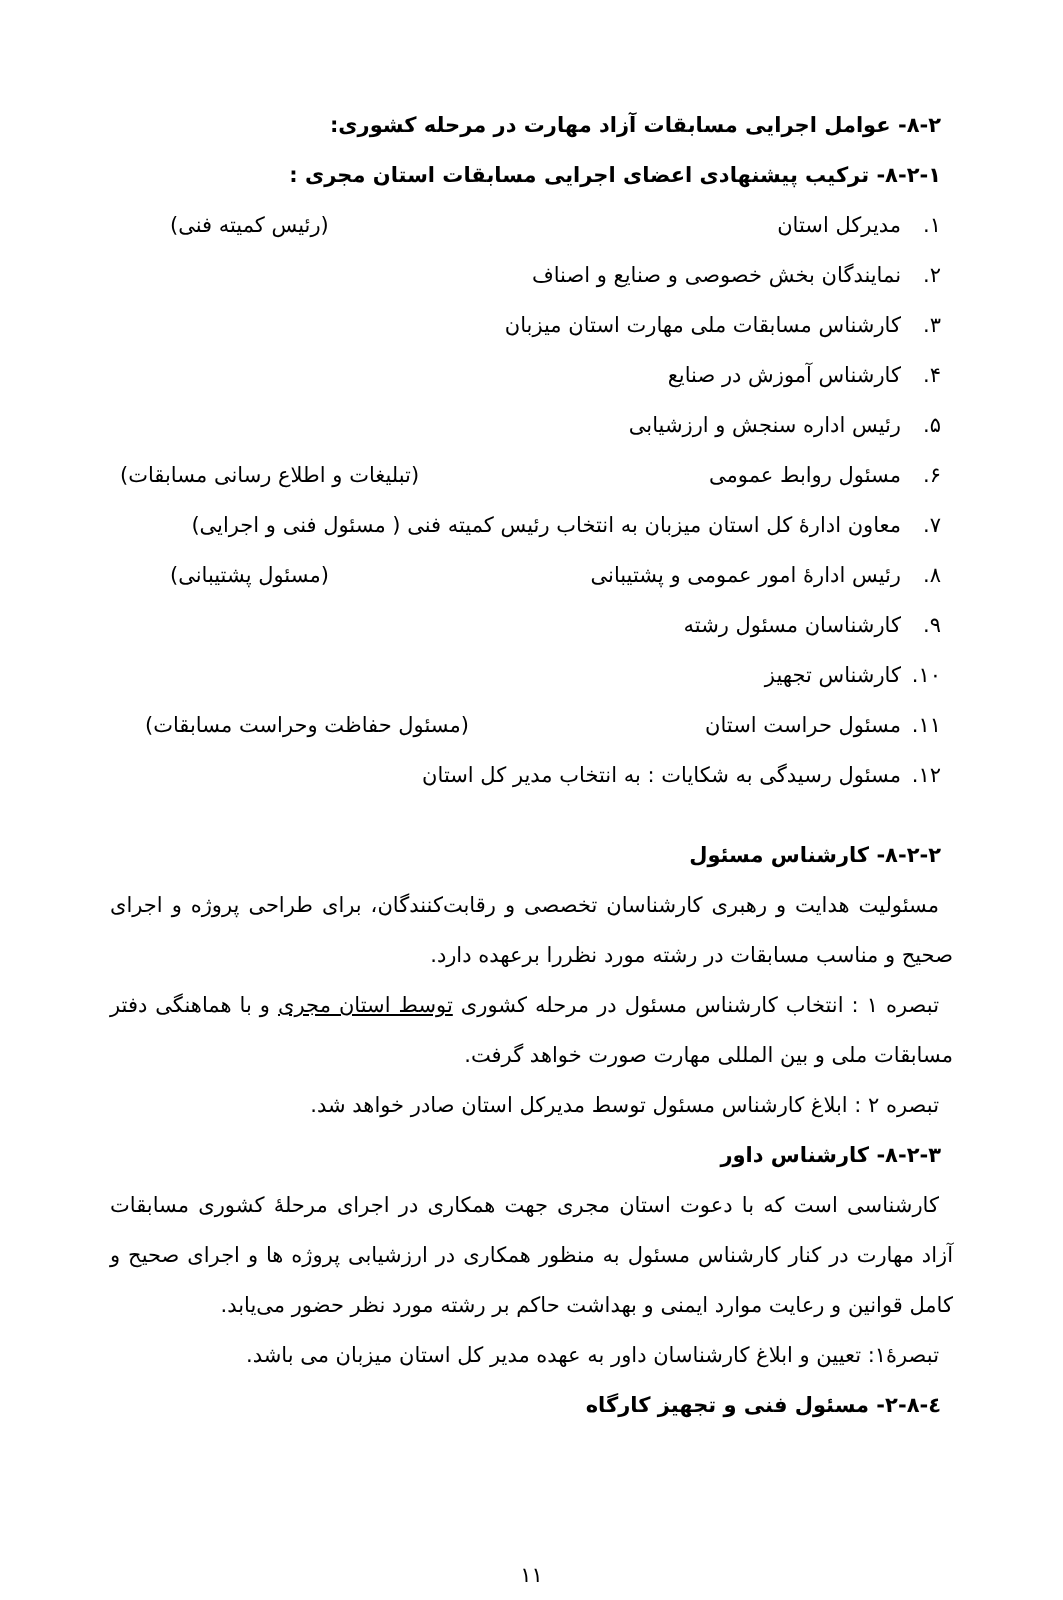۸-۲- عوامل اجرایی مسابقات آزاد مهارت در مرحله کشوری:
۸-۲-۱- ترکیب پیشنهادی اعضای اجرایی مسابقات استان مجری :
۱. مدیرکل استان (رئیس کمیته فنی)
۲. نمایندگان بخش خصوصی و صنایع و اصناف
۳. کارشناس مسابقات ملی مهارت استان میزبان
۴. کارشناس آموزش در صنایع
۵. رئیس اداره سنجش و ارزشیابی
۶. مسئول روابط عمومی (تبلیغات و اطلاع رسانی مسابقات)
۷. معاون ادارهٔ کل استان میزبان به انتخاب رئیس کمیته فنی ( مسئول فنی و اجرایی)
۸. رئیس ادارهٔ امور عمومی و پشتیبانی (مسئول پشتیبانی)
۹. کارشناسان مسئول رشته
۱۰. کارشناس تجهیز
۱۱. مسئول حراست استان (مسئول حفاظت وحراست مسابقات)
۱۲. مسئول رسیدگی به شکایات : به انتخاب مدیر کل استان
۸-۲-۲- کارشناس مسئول
مسئولیت هدایت و رهبری کارشناسان تخصصی و رقابت‌کنندگان، برای طراحی پروژه و اجرای صحیح و مناسب مسابقات در رشته مورد نظررا برعهده دارد.
تبصره ۱ : انتخاب کارشناس مسئول در مرحله کشوری توسط استان مجری و با هماهنگی دفتر مسابقات ملی و بین المللی مهارت صورت خواهد گرفت.
تبصره ۲ : ابلاغ کارشناس مسئول توسط مدیرکل استان صادر خواهد شد.
۸-۲-۳- کارشناس داور
کارشناسی است که با دعوت استان مجری جهت همکاری در اجرای مرحلهٔ کشوری مسابقات آزاد مهارت در کنار کارشناس مسئول به منظور همکاری در ارزشیابی پروژه ها و اجرای صحیح و کامل قوانین و رعایت موارد ایمنی و بهداشت حاکم بر رشته مورد نظر حضور می‌یابد.
تبصرهٔ۱: تعیین و ابلاغ کارشناسان داور به عهده مدیر کل استان میزبان می باشد.
٤-۲-۸- مسئول فنی و تجهیز کارگاه
۱۱